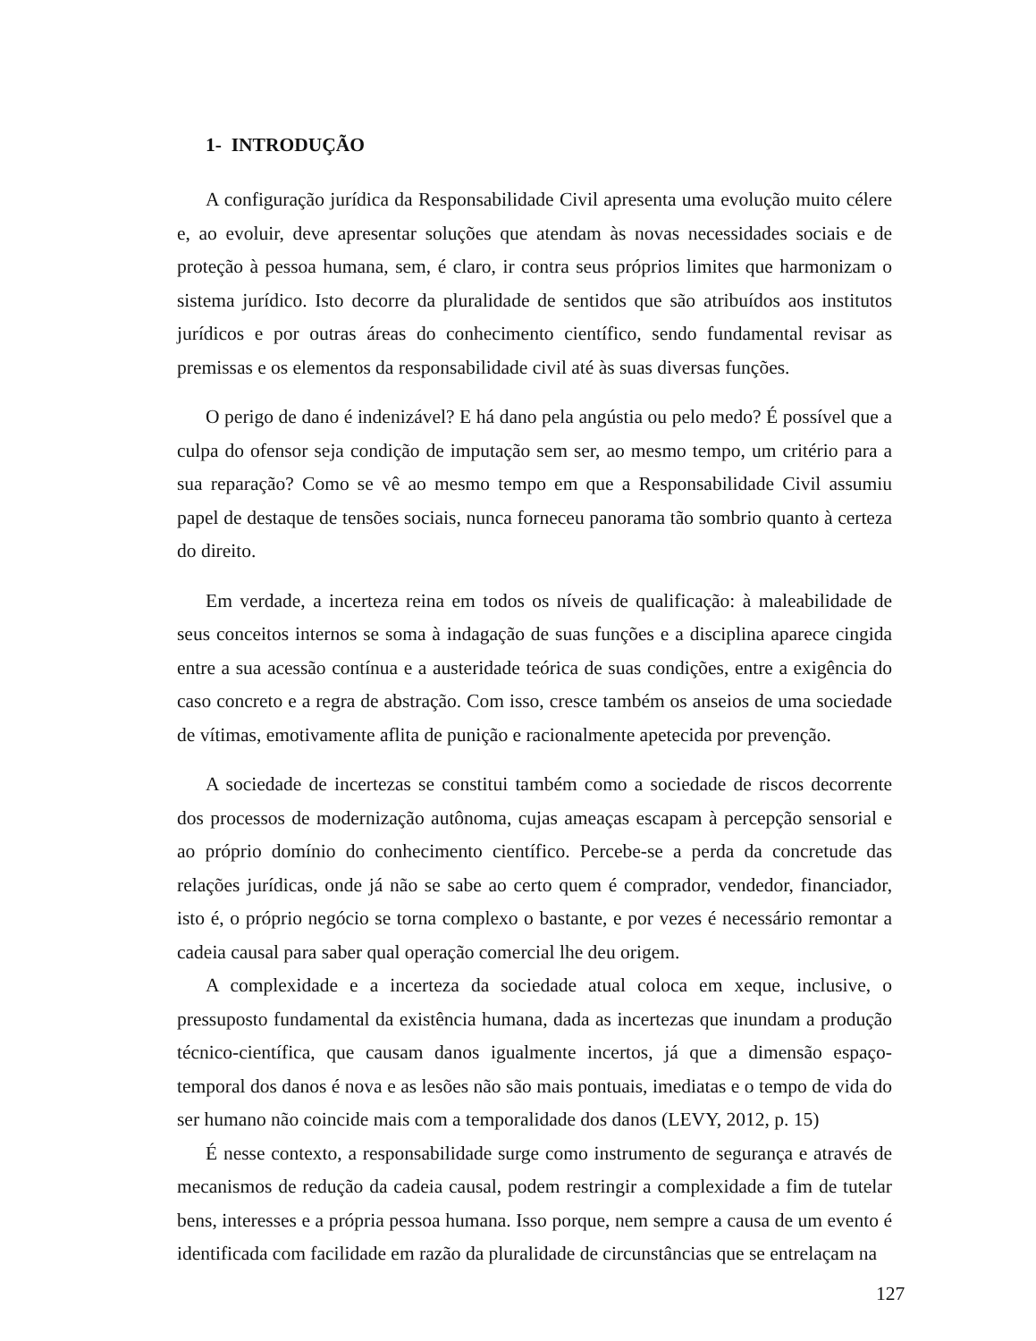1- INTRODUÇÃO
A configuração jurídica da Responsabilidade Civil apresenta uma evolução muito célere e, ao evoluir, deve apresentar soluções que atendam às novas necessidades sociais e de proteção à pessoa humana, sem, é claro, ir contra seus próprios limites que harmonizam o sistema jurídico. Isto decorre da pluralidade de sentidos que são atribuídos aos institutos jurídicos e por outras áreas do conhecimento científico, sendo fundamental revisar as premissas e os elementos da responsabilidade civil até às suas diversas funções.
O perigo de dano é indenizável? E há dano pela angústia ou pelo medo? É possível que a culpa do ofensor seja condição de imputação sem ser, ao mesmo tempo, um critério para a sua reparação? Como se vê ao mesmo tempo em que a Responsabilidade Civil assumiu papel de destaque de tensões sociais, nunca forneceu panorama tão sombrio quanto à certeza do direito.
Em verdade, a incerteza reina em todos os níveis de qualificação: à maleabilidade de seus conceitos internos se soma à indagação de suas funções e a disciplina aparece cingida entre a sua acessão contínua e a austeridade teórica de suas condições, entre a exigência do caso concreto e a regra de abstração. Com isso, cresce também os anseios de uma sociedade de vítimas, emotivamente aflita de punição e racionalmente apetecida por prevenção.
A sociedade de incertezas se constitui também como a sociedade de riscos decorrente dos processos de modernização autônoma, cujas ameaças escapam à percepção sensorial e ao próprio domínio do conhecimento científico. Percebe-se a perda da concretude das relações jurídicas, onde já não se sabe ao certo quem é comprador, vendedor, financiador, isto é, o próprio negócio se torna complexo o bastante, e por vezes é necessário remontar a cadeia causal para saber qual operação comercial lhe deu origem.
A complexidade e a incerteza da sociedade atual coloca em xeque, inclusive, o pressuposto fundamental da existência humana, dada as incertezas que inundam a produção técnico-científica, que causam danos igualmente incertos, já que a dimensão espaço-temporal dos danos é nova e as lesões não são mais pontuais, imediatas e o tempo de vida do ser humano não coincide mais com a temporalidade dos danos (LEVY, 2012, p. 15)
É nesse contexto, a responsabilidade surge como instrumento de segurança e através de mecanismos de redução da cadeia causal, podem restringir a complexidade a fim de tutelar bens, interesses e a própria pessoa humana. Isso porque, nem sempre a causa de um evento é identificada com facilidade em razão da pluralidade de circunstâncias que se entrelaçam na
127